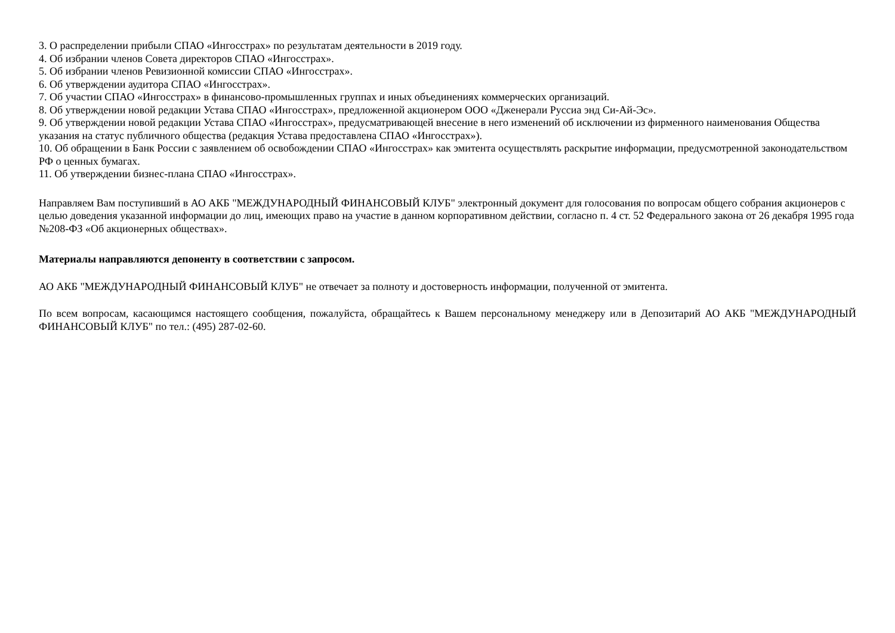3. О распределении прибыли СПАО «Ингосстрах» по результатам деятельности в 2019 году.
4. Об избрании членов Совета директоров СПАО «Ингосстрах».
5. Об избрании членов Ревизионной комиссии СПАО «Ингосстрах».
6. Об утверждении аудитора СПАО «Ингосстрах».
7. Об участии СПАО «Ингосстрах» в финансово-промышленных группах и иных объединениях коммерческих организаций.
8. Об утверждении новой редакции Устава СПАО «Ингосстрах», предложенной акционером ООО «Дженерали Руссиа энд Си-Ай-Эс».
9. Об утверждении новой редакции Устава СПАО «Ингосстрах», предусматривающей внесение в него изменений об исключении из фирменного наименования Общества указания на статус публичного общества (редакция Устава предоставлена СПАО «Ингосстрах»).
10. Об обращении в Банк России с заявлением об освобождении СПАО «Ингосстрах» как эмитента осуществлять раскрытие информации, предусмотренной законодательством РФ о ценных бумагах.
11. Об утверждении бизнес-плана СПАО «Ингосстрах».
Направляем Вам поступивший в АО АКБ "МЕЖДУНАРОДНЫЙ ФИНАНСОВЫЙ КЛУБ" электронный документ для голосования по вопросам общего собрания акционеров с целью доведения указанной информации до лиц, имеющих право на участие в данном корпоративном действии, согласно п. 4 ст. 52 Федерального закона от 26 декабря 1995 года №208-ФЗ «Об акционерных обществах».
Материалы направляются депоненту в соответствии с запросом.
АО АКБ "МЕЖДУНАРОДНЫЙ ФИНАНСОВЫЙ КЛУБ" не отвечает за полноту и достоверность информации, полученной от эмитента.
По всем вопросам, касающимся настоящего сообщения, пожалуйста, обращайтесь к Вашем персональному менеджеру или в Депозитарий АО АКБ "МЕЖДУНАРОДНЫЙ ФИНАНСОВЫЙ КЛУБ" по тел.: (495) 287-02-60.